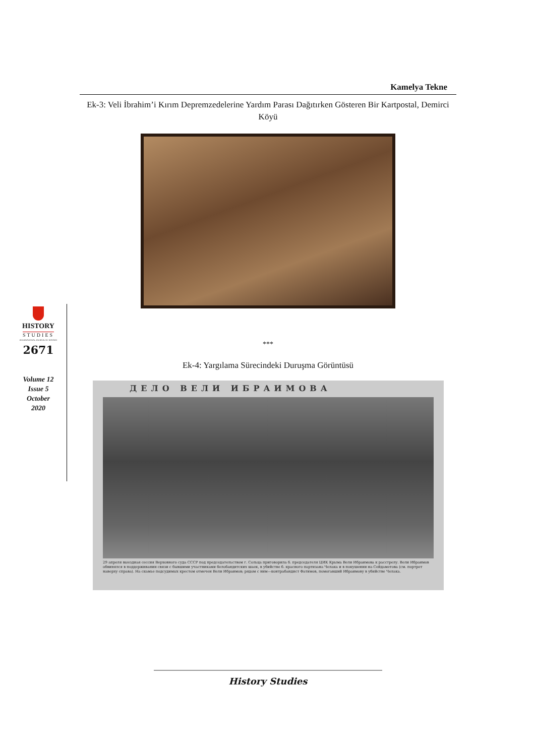Kamelya Tekne
Ek-3: Veli İbrahim’i Kırım Depremzedelerine Yardım Parası Dağıtırken Gösteren Bir Kartpostal, Demirci Köyü
***
Ek-4: Yargılama Sürecindeki Duruşma Görüntüsü
ДЕЛО ВЕЛИ ИБРАИМОВА
29 апреля выездная сессия Верховного суда СССР под председательством г. Сольца приговорила б. председателя ЦИК Крыма Вели Ибраимова к расстрелу. Вели Ибраимов обвинялся в поддерживании связи с бывшими участниками белобандитских шаек, в убийстве б. красного партизана Челака и в покушении на Сейдаметова (см. портрет наверху справа). На скамье подсудимых крестом отмечен Вели Ибраимов; рядом с ним—контрабандист Фатимов, помогавший Ибраимову в убийстве Челака.
HISTORY
STUDIES
INTERNATIONAL JOURNAL OF HISTORY
2671
Volume 12
Issue 5
October
2020
History Studies